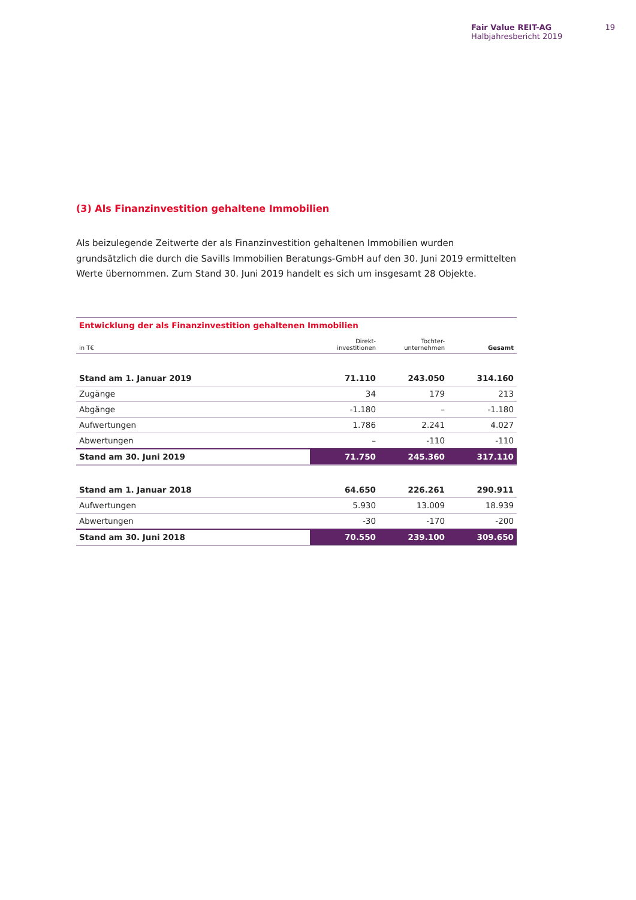Fair Value REIT-AG
Halbjahresbericht 2019
19
(3) Als Finanzinvestition gehaltene Immobilien
Als beizulegende Zeitwerte der als Finanzinvestition gehaltenen Immobilien wurden grundsätzlich die durch die Savills Immobilien Beratungs-GmbH auf den 30. Juni 2019 ermittelten Werte übernommen. Zum Stand 30. Juni 2019 handelt es sich um insgesamt 28 Objekte.
| Entwicklung der als Finanzinvestition gehaltenen Immobilien | | | |
| --- | --- | --- | --- |
| in T€ | Direkt- investitionen | Tochter- unternehmen | Gesamt |
| Stand am 1. Januar 2019 | 71.110 | 243.050 | 314.160 |
| Zugänge | 34 | 179 | 213 |
| Abgänge | -1.180 | – | -1.180 |
| Aufwertungen | 1.786 | 2.241 | 4.027 |
| Abwertungen | – | -110 | -110 |
| Stand am 30. Juni 2019 | 71.750 | 245.360 | 317.110 |
| Stand am 1. Januar 2018 | 64.650 | 226.261 | 290.911 |
| Aufwertungen | 5.930 | 13.009 | 18.939 |
| Abwertungen | -30 | -170 | -200 |
| Stand am 30. Juni 2018 | 70.550 | 239.100 | 309.650 |